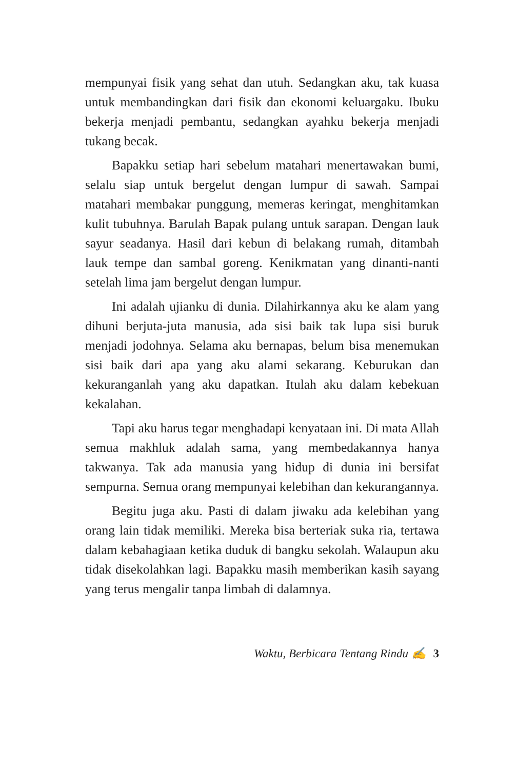mempunyai fisik yang sehat dan utuh. Sedangkan aku, tak kuasa untuk membandingkan dari fisik dan ekonomi keluargaku. Ibuku bekerja menjadi pembantu, sedangkan ayahku bekerja menjadi tukang becak.
Bapakku setiap hari sebelum matahari menertawakan bumi, selalu siap untuk bergelut dengan lumpur di sawah. Sampai matahari membakar punggung, memeras keringat, menghitamkan kulit tubuhnya. Barulah Bapak pulang untuk sarapan. Dengan lauk sayur seadanya. Hasil dari kebun di belakang rumah, ditambah lauk tempe dan sambal goreng. Kenikmatan yang dinanti-nanti setelah lima jam bergelut dengan lumpur.
Ini adalah ujianku di dunia. Dilahirkannya aku ke alam yang dihuni berjuta-juta manusia, ada sisi baik tak lupa sisi buruk menjadi jodohnya. Selama aku bernapas, belum bisa menemukan sisi baik dari apa yang aku alami sekarang. Keburukan dan kekuranganlah yang aku dapatkan. Itulah aku dalam kebekuan kekalahan.
Tapi aku harus tegar menghadapi kenyataan ini. Di mata Allah semua makhluk adalah sama, yang membedakannya hanya takwanya. Tak ada manusia yang hidup di dunia ini bersifat sempurna. Semua orang mempunyai kelebihan dan kekurangannya.
Begitu juga aku. Pasti di dalam jiwaku ada kelebihan yang orang lain tidak memiliki. Mereka bisa berteriak suka ria, tertawa dalam kebahagiaan ketika duduk di bangku sekolah. Walaupun aku tidak disekolahkan lagi. Bapakku masih memberikan kasih sayang yang terus mengalir tanpa limbah di dalamnya.
Waktu, Berbicara Tentang Rindu ✍ 3